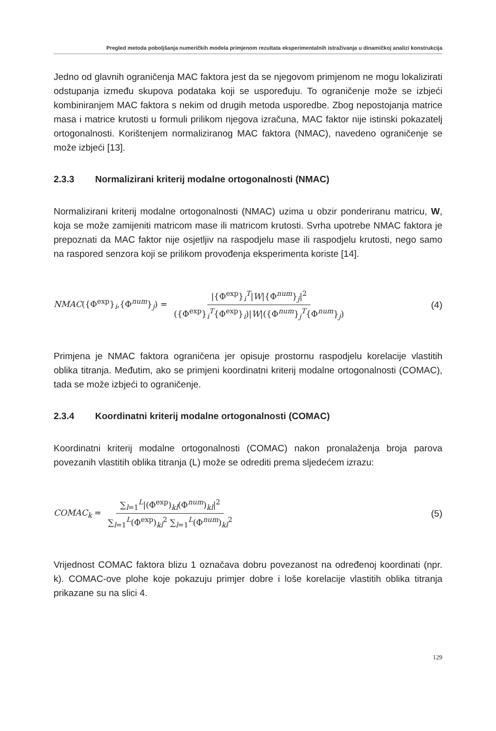Pregled metoda poboljšanja numeričkih modela primjenom rezultata eksperimentalnih istraživanja u dinamičkoj analizi konstrukcija
Jedno od glavnih ograničenja MAC faktora jest da se njegovom primjenom ne mogu lokalizirati odstupanja između skupova podataka koji se uspoređuju. To ograničenje može se izbjeći kombiniranjem MAC faktora s nekim od drugih metoda usporedbe. Zbog nepostojanja matrice masa i matrice krutosti u formuli prilikom njegova izračuna, MAC faktor nije istinski pokazatelj ortogonalnosti. Korištenjem normaliziranog MAC faktora (NMAC), navedeno ograničenje se može izbjeći [13].
2.3.3 Normalizirani kriterij modalne ortogonalnosti (NMAC)
Normalizirani kriterij modalne ortogonalnosti (NMAC) uzima u obzir ponderiranu matricu, W, koja se može zamijeniti matricom mase ili matricom krutosti. Svrha upotrebe NMAC faktora je prepoznati da MAC faktor nije osjetljiv na raspodjelu mase ili raspodjelu krutosti, nego samo na raspored senzora koji se prilikom provođenja eksperimenta koriste [14].
NMAC({Φ<sup>exp</sup>}<sub>i</sub>,{Φ<sup>num</sup>}<sub>j</sub>) = |{Φ<sup>exp</sup>}<sub>i</sub><sup>T</sup>|W|{Φ<sup>num</sup>}<sub>j</sub>|<sup>2</sup> ({Φ<sup>exp</sup>}<sub>i</sub><sup>T</sup>{Φ<sup>exp</sup>}<sub>i</sub>)|W|({Φ<sup>num</sup>}<sub>j</sub><sup>T</sup>{Φ<sup>num</sup>}<sub>j</sub>)
(4)
Primjena je NMAC faktora ograničena jer opisuje prostornu raspodjelu korelacije vlastitih oblika titranja. Međutim, ako se primjeni koordinatni kriterij modalne ortogonalnosti (COMAC), tada se može izbjeći to ograničenje.
2.3.4 Koordinatni kriterij modalne ortogonalnosti (COMAC)
Koordinatni kriterij modalne ortogonalnosti (COMAC) nakon pronalaženja broja parova povezanih vlastitih oblika titranja (L) može se odrediti prema sljedećem izrazu:
COMAC<sub>k</sub> = ∑<sub>l=1</sub><sup>L</sup>|(Φ<sup>exp</sup>)<sub>kl</sub>(Φ<sup>num</sup>)<sub>kl</sub>|<sup>2</sup> ∑<sub>l=1</sub><sup>L</sup>(Φ<sup>exp</sup>)<sub>kl</sub><sup>2</sup> ∑<sub>l=1</sub><sup>L</sup>(Φ<sup>num</sup>)<sub>kl</sub><sup>2</sup>
(5)
Vrijednost COMAC faktora blizu 1 označava dobru povezanost na određenoj koordinati (npr. k). COMAC-ove plohe koje pokazuju primjer dobre i loše korelacije vlastitih oblika titranja prikazane su na slici 4.
129